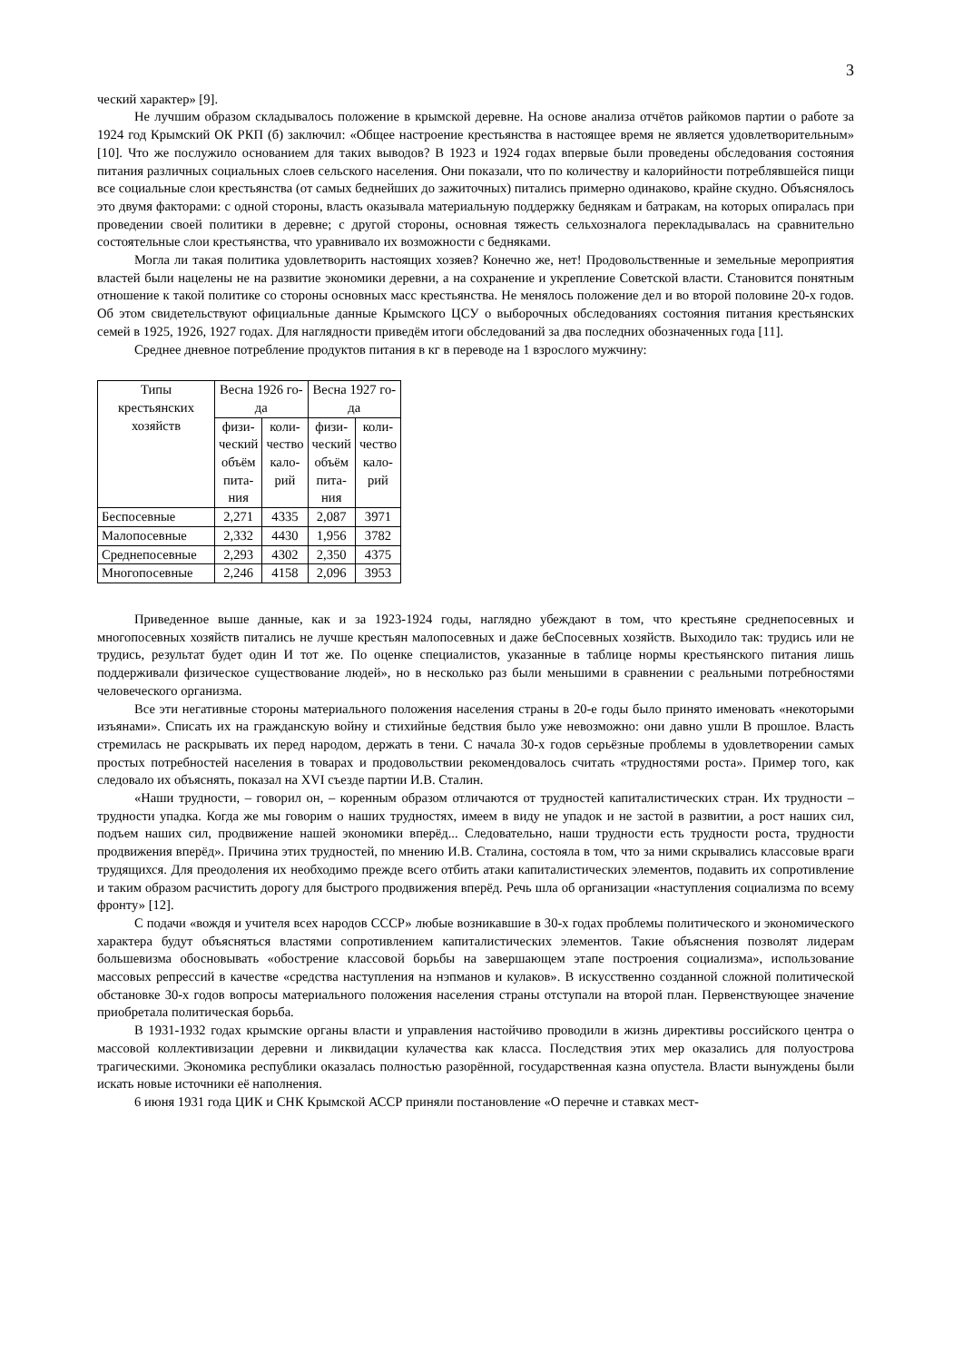3
ческий характер» [9].
Не лучшим образом складывалось положение в крымской деревне. На основе анализа отчётов райкомов партии о работе за 1924 год Крымский ОК РКП (б) заключил: «Общее настроение крестьянства в настоящее время не является удовлетворительным» [10]. Что же послужило основанием для таких выводов? В 1923 и 1924 годах впервые были проведены обследования состояния питания различных социальных слоев сельского населения. Они показали, что по количеству и калорийности потреблявшейся пищи все социальные слои крестьянства (от самых беднейших до зажиточных) питались примерно одинаково, крайне скудно. Объяснялось это двумя факторами: с одной стороны, власть оказывала материальную поддержку беднякам и батракам, на которых опиралась при проведении своей политики в деревне; с другой стороны, основная тяжесть сельхозналога перекладывалась на сравнительно состоятельные слои крестьянства, что уравнивало их возможности с бедняками.
Могла ли такая политика удовлетворить настоящих хозяев? Конечно же, нет! Продовольственные и земельные мероприятия властей были нацелены не на развитие экономики деревни, а на сохранение и укрепление Советской власти. Становится понятным отношение к такой политике со стороны основных масс крестьянства. Не менялось положение дел и во второй половине 20-х годов. Об этом свидетельствуют официальные данные Крымского ЦСУ о выборочных обследованиях состояния питания крестьянских семей в 1925, 1926, 1927 годах. Для наглядности приведём итоги обследований за два последних обозначенных года [11].
Среднее дневное потребление продуктов питания в кг в переводе на 1 взрослого мужчину:
| Типы крестьянских хозяйств | Весна 1926 го- да | | Весна 1927 го- да | |
| --- | --- | --- | --- | --- |
| | физи- ческий объём пита- ния | коли- чество кало- рий | физи- ческий объём пита- ния | коли- чество кало- рий |
| Беспосевные | 2,271 | 4335 | 2,087 | 3971 |
| Малопосевные | 2,332 | 4430 | 1,956 | 3782 |
| Среднепосевные | 2,293 | 4302 | 2,350 | 4375 |
| Многопосевные | 2,246 | 4158 | 2,096 | 3953 |
Приведенное выше данные, как и за 1923-1924 годы, наглядно убеждают в том, что крестьяне среднепосевных и многопосевных хозяйств питались не лучше крестьян малопосевных и даже беСпосевных хозяйств. Выходило так: трудись или не трудись, результат будет один И тот же. По оценке специалистов, указанные в таблице нормы крестьянского питания лишь поддерживали физическое существование людей», но в несколько раз были меньшими в сравнении с реальными потребностями человеческого организма.
Все эти негативные стороны материального положения населения страны в 20-е годы было принято именовать «некоторыми изъянами». Списать их на гражданскую войну и стихийные бедствия было уже невозможно: они давно ушли В прошлое. Власть стремилась не раскрывать их перед народом, держать в тени. С начала 30-х годов серьёзные проблемы в удовлетворении самых простых потребностей населения в товарах и продовольствии рекомендовалось считать «трудностями роста». Пример того, как следовало их объяснять, показал на XVI съезде партии И.В. Сталин.
«Наши трудности, – говорил он, – коренным образом отличаются от трудностей капиталистических стран. Их трудности – трудности упадка. Когда же мы говорим о наших трудностях, имеем в виду не упадок и не застой в развитии, а рост наших сил, подъем наших сил, продвижение нашей экономики вперёд... Следовательно, наши трудности есть трудности роста, трудности продвижения вперёд». Причина этих трудностей, по мнению И.В. Сталина, состояла в том, что за ними скрывались классовые враги трудящихся. Для преодоления их необходимо прежде всего отбить атаки капиталистических элементов, подавить их сопротивление и таким образом расчистить дорогу для быстрого продвижения вперёд. Речь шла об организации «наступления социализма по всему фронту» [12].
С подачи «вождя и учителя всех народов СССР» любые возникавшие в 30-х годах проблемы политического и экономического характера будут объясняться властями сопротивлением капиталистических элементов. Такие объяснения позволят лидерам большевизма обосновывать «обострение классовой борьбы на завершающем этапе построения социализма», использование массовых репрессий в качестве «средства наступления на нэпманов и кулаков». В искусственно созданной сложной политической обстановке 30-х годов вопросы материального положения населения страны отступали на второй план. Первенствующее значение приобретала политическая борьба.
В 1931-1932 годах крымские органы власти и управления настойчиво проводили в жизнь директивы российского центра о массовой коллективизации деревни и ликвидации кулачества как класса. Последствия этих мер оказались для полуострова трагическими. Экономика республики оказалась полностью разорённой, государственная казна опустела. Власти вынуждены были искать новые источники её наполнения.
6 июня 1931 года ЦИК и СНК Крымской АССР приняли постановление «О перечне и ставках мест-